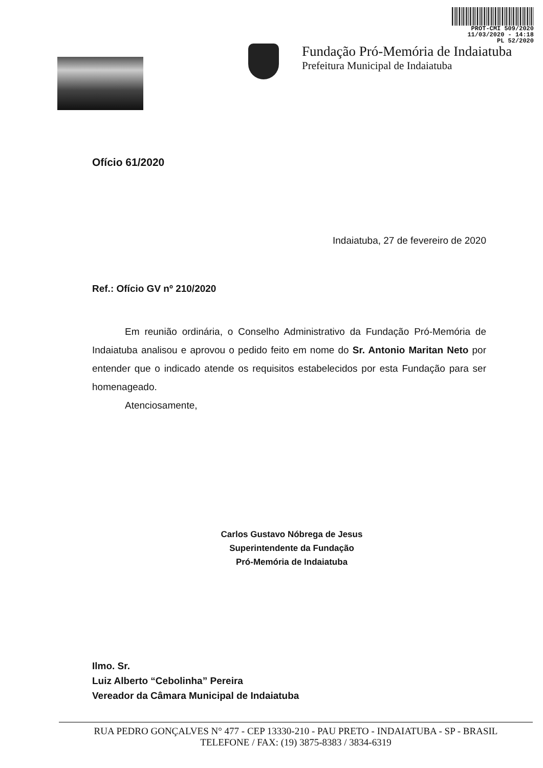PROT-CMI 509/2020
11/03/2020 - 14:18
PL 52/2020
Fundação Pró-Memória de Indaiatuba
Prefeitura Municipal de Indaiatuba
Ofício 61/2020
Indaiatuba, 27 de fevereiro de 2020
Ref.: Ofício GV nº 210/2020
Em reunião ordinária, o Conselho Administrativo da Fundação Pró-Memória de Indaiatuba analisou e aprovou o pedido feito em nome do Sr. Antonio Maritan Neto por entender que o indicado atende os requisitos estabelecidos por esta Fundação para ser homenageado.
Atenciosamente,
Carlos Gustavo Nóbrega de Jesus
Superintendente da Fundação
Pró-Memória de Indaiatuba
Ilmo. Sr.
Luiz Alberto “Cebolinha” Pereira
Vereador da Câmara Municipal de Indaiatuba
RUA PEDRO GONÇALVES N° 477 - CEP 13330-210 - PAU PRETO - INDAIATUBA - SP - BRASIL
TELEFONE / FAX: (19) 3875-8383 / 3834-6319